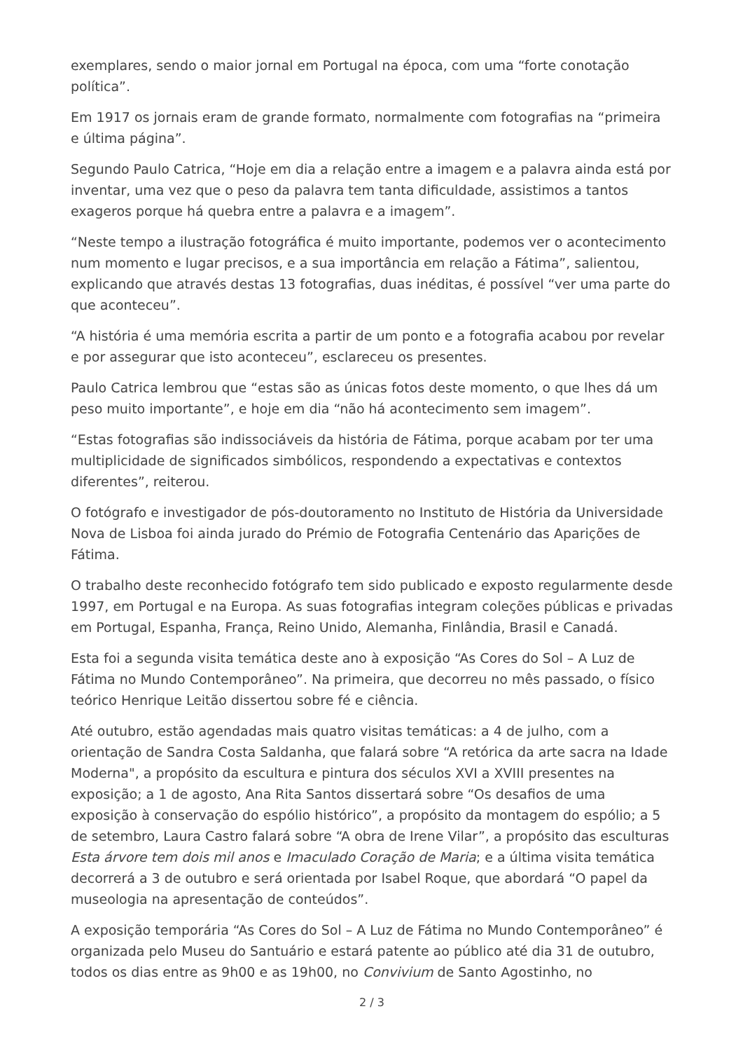exemplares, sendo o maior jornal em Portugal na época, com uma “forte conotação política”.
Em 1917 os jornais eram de grande formato, normalmente com fotografias na “primeira e última página”.
Segundo Paulo Catrica, “Hoje em dia a relação entre a imagem e a palavra ainda está por inventar, uma vez que o peso da palavra tem tanta dificuldade, assistimos a tantos exageros porque há quebra entre a palavra e a imagem”.
“Neste tempo a ilustração fotográfica é muito importante, podemos ver o acontecimento num momento e lugar precisos, e a sua importância em relação a Fátima”, salientou, explicando que através destas 13 fotografias, duas inéditas, é possível “ver uma parte do que aconteceu”.
“A história é uma memória escrita a partir de um ponto e a fotografia acabou por revelar e por assegurar que isto aconteceu”, esclareceu os presentes.
Paulo Catrica lembrou que “estas são as únicas fotos deste momento, o que lhes dá um peso muito importante”, e hoje em dia “não há acontecimento sem imagem”.
“Estas fotografias são indissociáveis da história de Fátima, porque acabam por ter uma multiplicidade de significados simbólicos, respondendo a expectativas e contextos diferentes”, reiterou.
O fotógrafo e investigador de pós-doutoramento no Instituto de História da Universidade Nova de Lisboa foi ainda jurado do Prémio de Fotografia Centenário das Aparições de Fátima.
O trabalho deste reconhecido fotógrafo tem sido publicado e exposto regularmente desde 1997, em Portugal e na Europa. As suas fotografias integram coleções públicas e privadas em Portugal, Espanha, França, Reino Unido, Alemanha, Finlândia, Brasil e Canadá.
Esta foi a segunda visita temática deste ano à exposição “As Cores do Sol – A Luz de Fátima no Mundo Contemporâneo”. Na primeira, que decorreu no mês passado, o físico teórico Henrique Leitão dissertou sobre fé e ciência.
Até outubro, estão agendadas mais quatro visitas temáticas: a 4 de julho, com a orientação de Sandra Costa Saldanha, que falará sobre “A retórica da arte sacra na Idade Moderna", a propósito da escultura e pintura dos séculos XVI a XVIII presentes na exposição; a 1 de agosto, Ana Rita Santos dissertará sobre “Os desafios de uma exposição à conservação do espólio histórico”, a propósito da montagem do espólio; a 5 de setembro, Laura Castro falará sobre “A obra de Irene Vilar”, a propósito das esculturas Esta árvore tem dois mil anos e Imaculado Coração de Maria; e a última visita temática decorrerá a 3 de outubro e será orientada por Isabel Roque, que abordará “O papel da museologia na apresentação de conteúdos”.
A exposição temporária “As Cores do Sol – A Luz de Fátima no Mundo Contemporâneo” é organizada pelo Museu do Santuário e estará patente ao público até dia 31 de outubro, todos os dias entre as 9h00 e as 19h00, no Convivium de Santo Agostinho, no
2 / 3